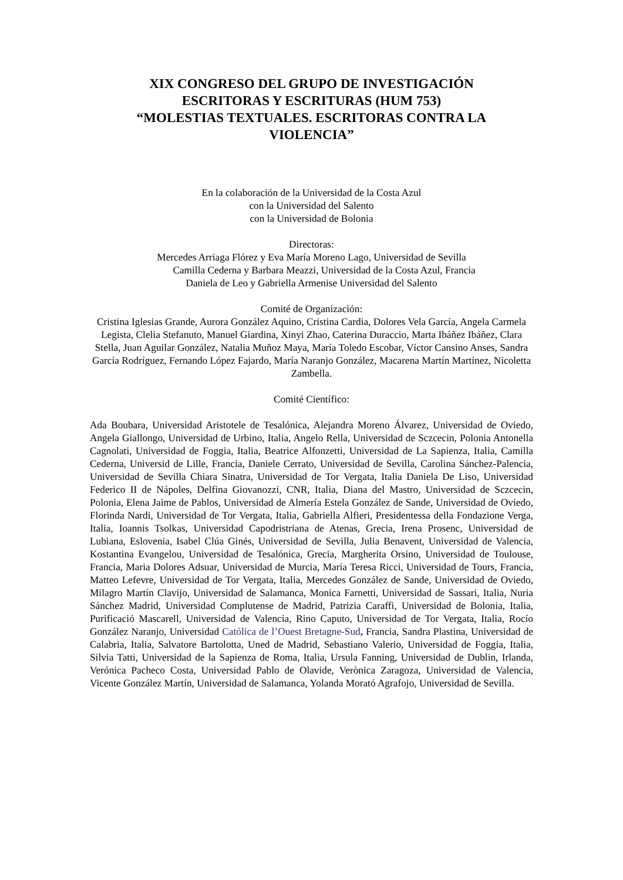XIX CONGRESO DEL GRUPO DE INVESTIGACIÓN
ESCRITORAS Y ESCRITURAS (HUM 753)
“MOLESTIAS TEXTUALES. ESCRITORAS CONTRA LA VIOLENCIA”
En la colaboración de la Universidad de la Costa Azul
con la Universidad del Salento
con la Universidad de Bolonia
Directoras:
Mercedes Arriaga Flórez y Eva María Moreno Lago, Universidad de Sevilla
Camilla Cederna y Barbara Meazzi, Universidad de la Costa Azul, Francia
Daniela de Leo y Gabriella Armenise Universidad del Salento
Comité de Organización:
Cristina Iglesias Grande, Aurora González Aquino, Cristina Cardia, Dolores Vela García, Angela Carmela Legista, Clelia Stefanuto, Manuel Giardina, Xinyi Zhao, Caterina Duraccio, Marta Ibáñez Ibáñez, Clara Stella, Juan Aguilar González, Natalia Muñoz Maya, María Toledo Escobar, Víctor Cansino Anses, Sandra García Rodríguez, Fernando López Fajardo, María Naranjo González, Macarena Martín Martínez, Nicoletta Zambella.
Comité Científico:
Ada Boubara, Universidad Aristotele de Tesalónica, Alejandra Moreno Álvarez, Universidad de Oviedo, Angela Giallongo, Universidad de Urbino, Italia, Angelo Rella, Universidad de Sczcecin, Polonia Antonella Cagnolati, Universidad de Foggia, Italia, Beatrice Alfonzetti, Universidad de La Sapienza, Italia, Camilla Cederna, Universid de Lille, Francia, Daniele Cerrato, Universidad de Sevilla, Carolina Sánchez-Palencia, Universidad de Sevilla Chiara Sinatra, Universidad de Tor Vergata, Italia Daniela De Liso, Universidad Federico II de Nápoles, Delfina Giovanozzi, CNR, Italia, Diana del Mastro, Universidad de Sczcecin, Polonia, Elena Jaime de Pablos, Universidad de Almería Estela González de Sande, Universidad de Oviedo, Florinda Nardi, Universidad de Tor Vergata, Italia, Gabriella Alfieri, Presidentessa della Fondazione Verga, Italia, Ioannis Tsolkas, Universidad Capodristriana de Atenas, Grecia, Irena Prosenc, Universidad de Lubiana, Eslovenia, Isabel Clúa Ginés, Universidad de Sevilla, Julia Benavent, Universidad de Valencia, Kostantina Evangelou, Universidad de Tesalónica, Grecia, Margherita Orsino, Universidad de Toulouse, Francia, Maria Dolores Adsuar, Universidad de Murcia, María Teresa Ricci, Universidad de Tours, Francia, Matteo Lefevre, Universidad de Tor Vergata, Italia, Mercedes González de Sande, Universidad de Oviedo, Milagro Martín Clavijo, Universidad de Salamanca, Monica Farnetti, Universidad de Sassari, Italia, Nuria Sánchez Madrid, Universidad Complutense de Madrid, Patrizia Caraffi, Universidad de Bolonia, Italia, Purificació Mascarell, Universidad de Valencia, Rino Caputo, Universidad de Tor Vergata, Italia, Rocío González Naranjo, Universidad Católica de l’Ouest Bretagne-Sud, Francia, Sandra Plastina, Universidad de Calabria, Italia, Salvatore Bartolotta, Uned de Madrid, Sebastiano Valerio, Universidad de Foggia, Italia, Silvia Tatti, Universidad de la Sapienza de Roma, Italia, Ursula Fanning, Universidad de Dublin, Irlanda, Verónica Pacheco Costa, Universidad Pablo de Olavide, Verònica Zaragoza, Universidad de Valencia, Vicente González Martín, Universidad de Salamanca, Yolanda Morató Agrafojo, Universidad de Sevilla.